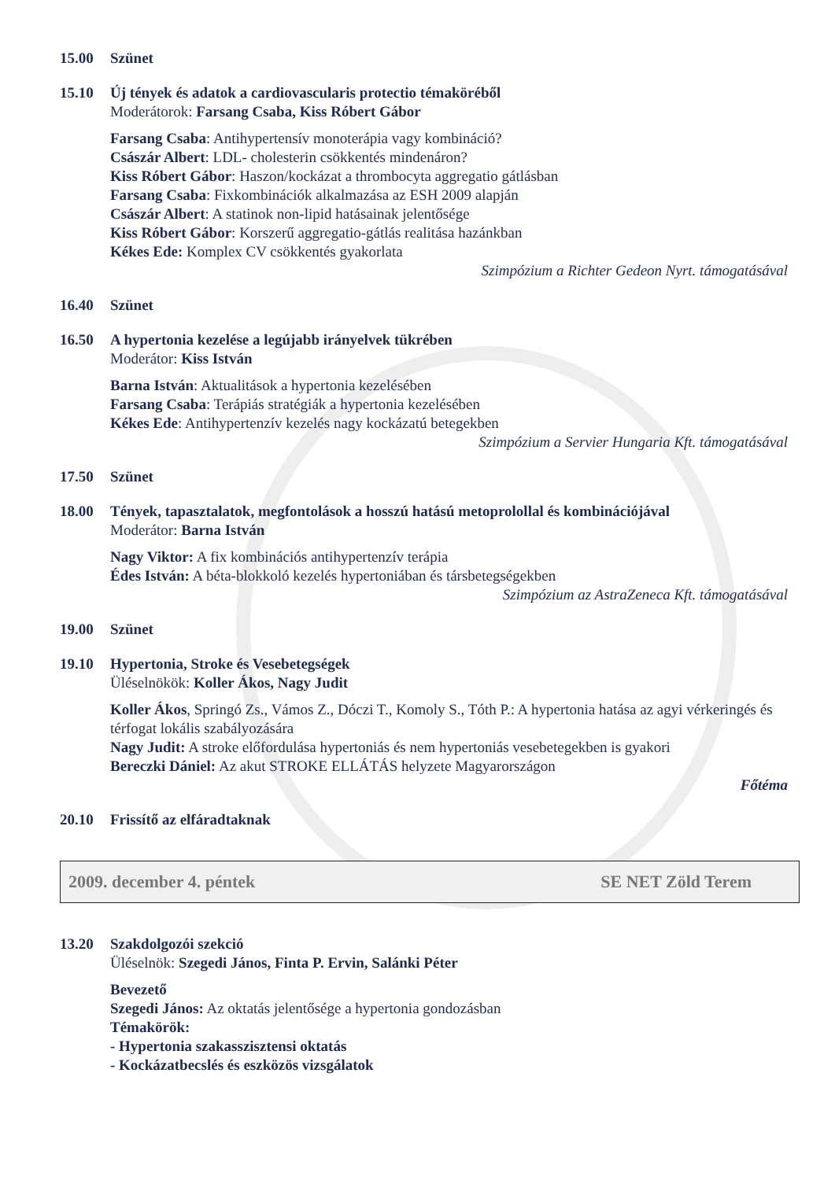15.00 Szünet
15.10 Új tények és adatok a cardiovascularis protectio témaköréből
Moderátorok: Farsang Csaba, Kiss Róbert Gábor
Farsang Csaba: Antihypertensív monoterápia vagy kombináció?
Császár Albert: LDL- cholesterin csökkentés mindenáron?
Kiss Róbert Gábor: Haszon/kockázat a thrombocyta aggregatio gátlásban
Farsang Csaba: Fixkombinációk alkalmazása az ESH 2009 alapján
Császár Albert: A statinok non-lipid hatásainak jelentősége
Kiss Róbert Gábor: Korszerű aggregatio-gátlás realitása hazánkban
Kékes Ede: Komplex CV csökkentés gyakorlata
Szimpózium a Richter Gedeon Nyrt. támogatásával
16.40 Szünet
16.50 A hypertonia kezelése a legújabb irányelvek tükrében
Moderátor: Kiss István
Barna István: Aktualitások a hypertonia kezelésében
Farsang Csaba: Terápiás stratégiák a hypertonia kezelésében
Kékes Ede: Antihypertenzív kezelés nagy kockázatú betegekben
Szimpózium a Servier Hungaria Kft. támogatásával
17.50 Szünet
18.00 Tények, tapasztalatok, megfontolások a hosszú hatású metoprolollal és kombinációjával
Moderátor: Barna István
Nagy Viktor: A fix kombinációs antihypertenzív terápia
Édes István: A béta-blokkoló kezelés hypertoniában és társbetegségekben
Szimpózium az AstraZeneca Kft. támogatásával
19.00 Szünet
19.10 Hypertonia, Stroke és Vesebetegségek
Üléselnökök: Koller Ákos, Nagy Judit
Koller Ákos, Springó Zs., Vámos Z., Dóczi T., Komoly S., Tóth P.: A hypertonia hatása az agyi vérkeringés és térfogat lokális szabályozására
Nagy Judit: A stroke előfordulása hypertoniás és nem hypertoniás vesebetegekben is gyakori
Bereczki Dániel: Az akut STROKE ELLÁTÁS helyzete Magyarországon
Főtéma
20.10 Frissítő az elfáradtaknak
2009. december 4. péntek SE NET Zöld Terem
13.20 Szakdolgozói szekció
Üléselnök: Szegedi János, Finta P. Ervin, Salánki Péter
Bevezető
Szegedi János: Az oktatás jelentősége a hypertonia gondozásban
Témakörök:
- Hypertonia szakasszisztensi oktatás
- Kockázatbecslés és eszközös vizsgálatok